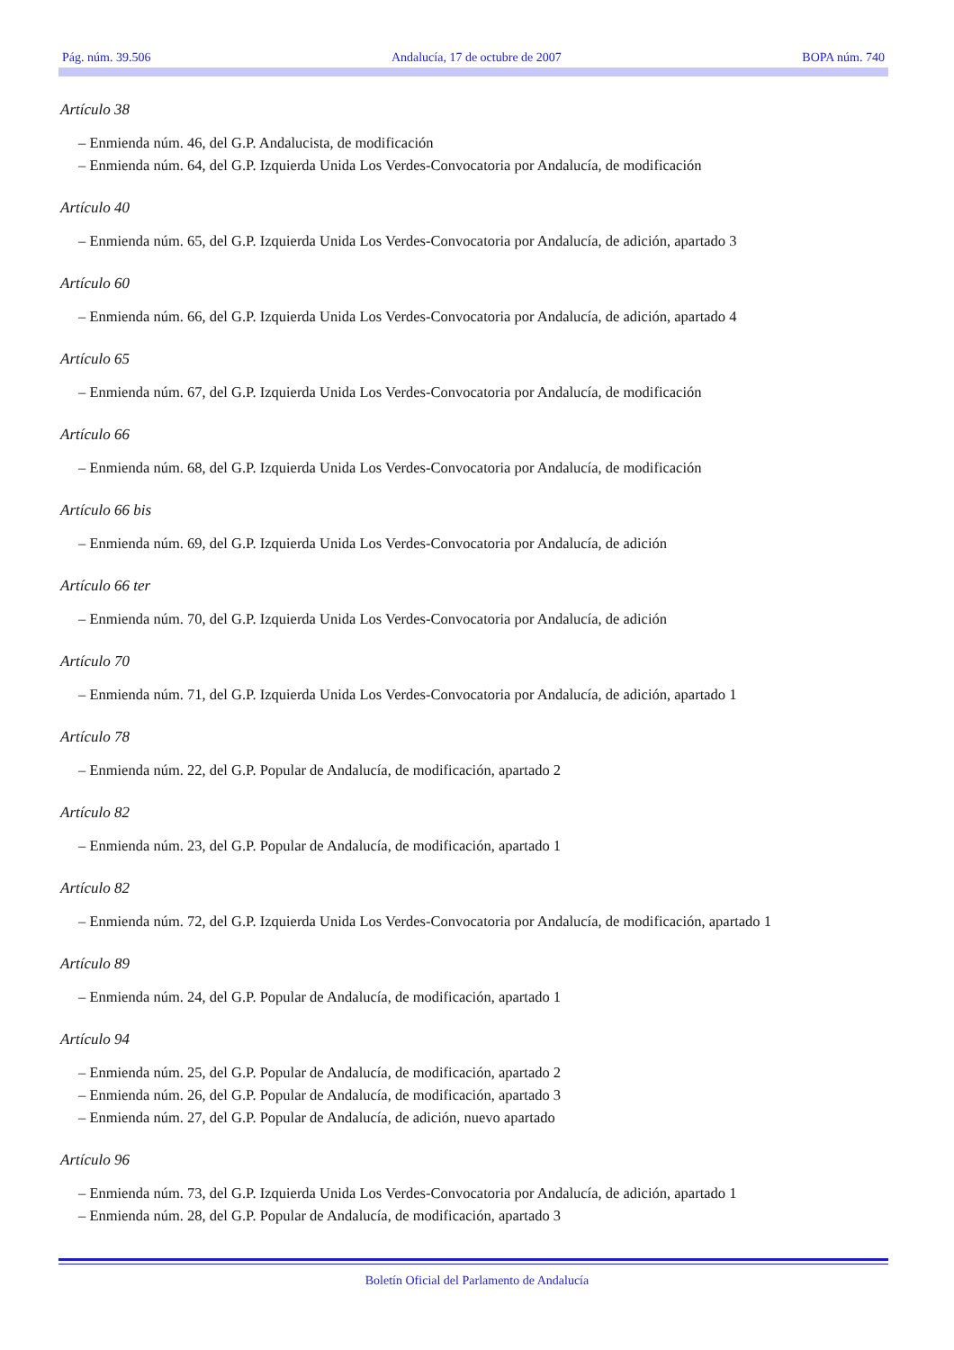Pág. núm. 39.506 Andalucía, 17 de octubre de 2007 BOPA núm. 740
Artículo 38
– Enmienda núm. 46, del G.P. Andalucista, de modificación
– Enmienda núm. 64, del G.P. Izquierda Unida Los Verdes-Convocatoria por Andalucía, de modificación
Artículo 40
– Enmienda núm. 65, del G.P. Izquierda Unida Los Verdes-Convocatoria por Andalucía, de adición, apartado 3
Artículo 60
– Enmienda núm. 66, del G.P. Izquierda Unida Los Verdes-Convocatoria por Andalucía, de adición, apartado 4
Artículo 65
– Enmienda núm. 67, del G.P. Izquierda Unida Los Verdes-Convocatoria por Andalucía, de modificación
Artículo 66
– Enmienda núm. 68, del G.P. Izquierda Unida Los Verdes-Convocatoria por Andalucía, de modificación
Artículo 66 bis
– Enmienda núm. 69, del G.P. Izquierda Unida Los Verdes-Convocatoria por Andalucía, de adición
Artículo 66 ter
– Enmienda núm. 70, del G.P. Izquierda Unida Los Verdes-Convocatoria por Andalucía, de adición
Artículo 70
– Enmienda núm. 71, del G.P. Izquierda Unida Los Verdes-Convocatoria por Andalucía, de adición, apartado 1
Artículo 78
– Enmienda núm. 22, del G.P. Popular de Andalucía, de modificación, apartado 2
Artículo 82
– Enmienda núm. 23, del G.P. Popular de Andalucía, de modificación, apartado 1
Artículo 82
– Enmienda núm. 72, del G.P. Izquierda Unida Los Verdes-Convocatoria por Andalucía, de modificación, apartado 1
Artículo 89
– Enmienda núm. 24, del G.P. Popular de Andalucía, de modificación, apartado 1
Artículo 94
– Enmienda núm. 25, del G.P. Popular de Andalucía, de modificación, apartado 2
– Enmienda núm. 26, del G.P. Popular de Andalucía, de modificación, apartado 3
– Enmienda núm. 27, del G.P. Popular de Andalucía, de adición, nuevo apartado
Artículo 96
– Enmienda núm. 73, del G.P. Izquierda Unida Los Verdes-Convocatoria por Andalucía, de adición, apartado 1
– Enmienda núm. 28, del G.P. Popular de Andalucía, de modificación, apartado 3
Boletín Oficial del Parlamento de Andalucía